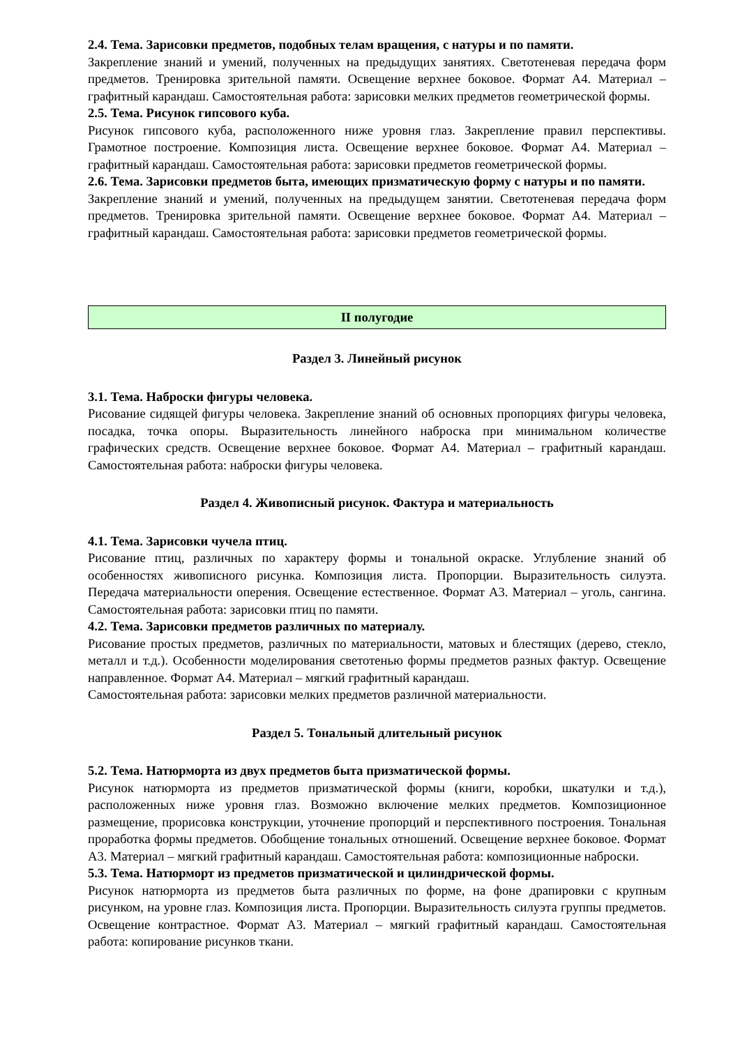2.4. Тема. Зарисовки предметов, подобных телам вращения, с натуры и по памяти.
Закрепление знаний и умений, полученных на предыдущих занятиях. Светотеневая передача форм предметов. Тренировка зрительной памяти. Освещение верхнее боковое. Формат А4. Материал – графитный карандаш. Самостоятельная работа: зарисовки мелких предметов геометрической формы.
2.5. Тема. Рисунок гипсового куба.
Рисунок гипсового куба, расположенного ниже уровня глаз. Закрепление правил перспективы. Грамотное построение. Композиция листа. Освещение верхнее боковое. Формат А4. Материал – графитный карандаш. Самостоятельная работа: зарисовки предметов геометрической формы.
2.6. Тема. Зарисовки предметов быта, имеющих призматическую форму с натуры и по памяти.
Закрепление знаний и умений, полученных на предыдущем занятии. Светотеневая передача форм предметов. Тренировка зрительной памяти. Освещение верхнее боковое. Формат А4. Материал – графитный карандаш. Самостоятельная работа: зарисовки предметов геометрической формы.
II полугодие
Раздел 3. Линейный рисунок
3.1. Тема. Наброски фигуры человека.
Рисование сидящей фигуры человека. Закрепление знаний об основных пропорциях фигуры человека, посадка, точка опоры. Выразительность линейного наброска при минимальном количестве графических средств. Освещение верхнее боковое. Формат А4. Материал – графитный карандаш. Самостоятельная работа: наброски фигуры человека.
Раздел 4. Живописный рисунок. Фактура и материальность
4.1. Тема. Зарисовки чучела птиц.
Рисование птиц, различных по характеру формы и тональной окраске. Углубление знаний об особенностях живописного рисунка. Композиция листа. Пропорции. Выразительность силуэта. Передача материальности оперения. Освещение естественное. Формат А3. Материал – уголь, сангина. Самостоятельная работа: зарисовки птиц по памяти.
4.2. Тема. Зарисовки предметов различных по материалу.
Рисование простых предметов, различных по материальности, матовых и блестящих (дерево, стекло, металл и т.д.). Особенности моделирования светотенью формы предметов разных фактур. Освещение направленное. Формат А4. Материал – мягкий графитный карандаш.
Самостоятельная работа: зарисовки мелких предметов различной материальности.
Раздел 5. Тональный длительный рисунок
5.2. Тема. Натюрморта из двух предметов быта призматической формы.
Рисунок натюрморта из предметов призматической формы (книги, коробки, шкатулки и т.д.), расположенных ниже уровня глаз. Возможно включение мелких предметов. Композиционное размещение, прорисовка конструкции, уточнение пропорций и перспективного построения. Тональная проработка формы предметов. Обобщение тональных отношений. Освещение верхнее боковое. Формат А3. Материал – мягкий графитный карандаш. Самостоятельная работа: композиционные наброски.
5.3. Тема. Натюрморт из предметов призматической и цилиндрической формы.
Рисунок натюрморта из предметов быта различных по форме, на фоне драпировки с крупным рисунком, на уровне глаз. Композиция листа. Пропорции. Выразительность силуэта группы предметов. Освещение контрастное. Формат А3. Материал – мягкий графитный карандаш. Самостоятельная работа: копирование рисунков ткани.